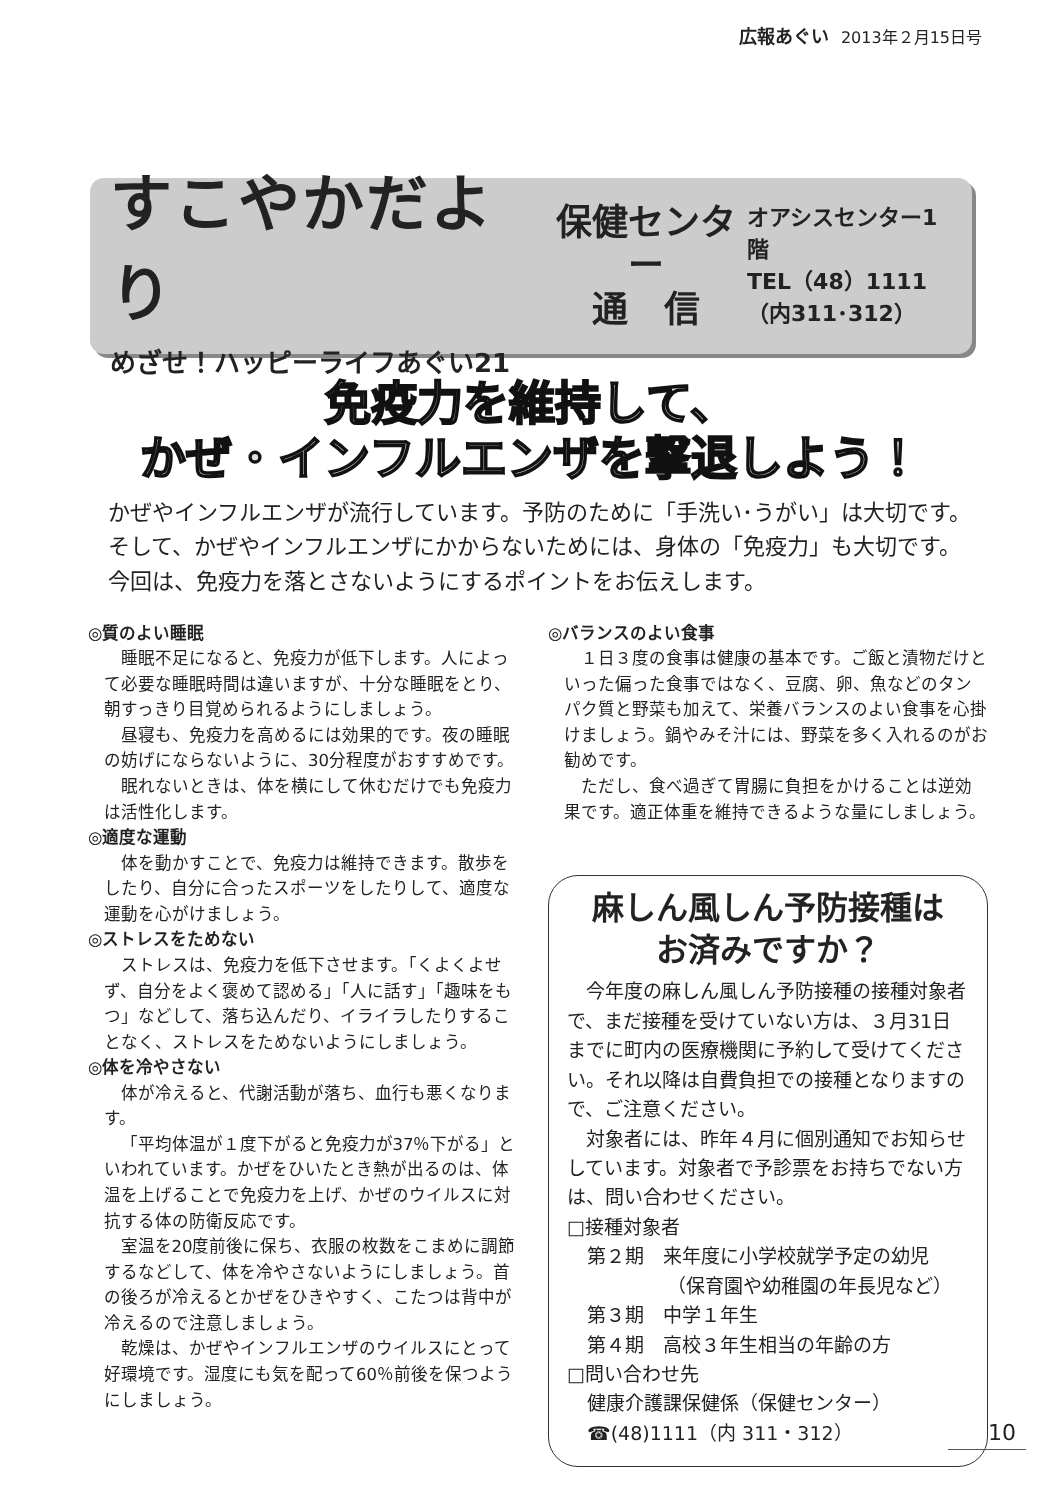広報あぐい 2013年２月15日号
すこやかだより
めざせ！ハッピーライフあぐい21
保健センター
通　信
オアシスセンター1階
TEL（48）1111
（内311･312）
免疫力を維持して、
かぜ・インフルエンザを撃退しよう！
かぜやインフルエンザが流行しています。予防のために「手洗い･うがい」は大切です。
そして、かぜやインフルエンザにかからないためには、身体の「免疫力」も大切です。
今回は、免疫力を落とさないようにするポイントをお伝えします。
◎質のよい睡眠
睡眠不足になると、免疫力が低下します。人によって必要な睡眠時間は違いますが、十分な睡眠をとり、朝すっきり目覚められるようにしましょう。
昼寝も、免疫力を高めるには効果的です。夜の睡眠の妨げにならないように、30分程度がおすすめです。
眠れないときは、体を横にして休むだけでも免疫力は活性化します。
◎適度な運動
体を動かすことで、免疫力は維持できます。散歩をしたり、自分に合ったスポーツをしたりして、適度な運動を心がけましょう。
◎ストレスをためない
ストレスは、免疫力を低下させます。「くよくよせず、自分をよく褒めて認める」「人に話す」「趣味をもつ」などして、落ち込んだり、イライラしたりすることなく、ストレスをためないようにしましょう。
◎体を冷やさない
体が冷えると、代謝活動が落ち、血行も悪くなります。
「平均体温が１度下がると免疫力が37％下がる」といわれています。かぜをひいたとき熱が出るのは、体温を上げることで免疫力を上げ、かぜのウイルスに対抗する体の防衛反応です。
室温を20度前後に保ち、衣服の枚数をこまめに調節するなどして、体を冷やさないようにしましょう。首の後ろが冷えるとかぜをひきやすく、こたつは背中が冷えるので注意しましょう。
乾燥は、かぜやインフルエンザのウイルスにとって好環境です。湿度にも気を配って60％前後を保つようにしましょう。
◎バランスのよい食事
１日３度の食事は健康の基本です。ご飯と漬物だけといった偏った食事ではなく、豆腐、卵、魚などのタンパク質と野菜も加えて、栄養バランスのよい食事を心掛けましょう。鍋やみそ汁には、野菜を多く入れるのがお勧めです。
ただし、食べ過ぎて胃腸に負担をかけることは逆効果です。適正体重を維持できるような量にしましょう。
麻しん風しん予防接種は
お済みですか？
今年度の麻しん風しん予防接種の接種対象者で、まだ接種を受けていない方は、３月31日までに町内の医療機関に予約して受けてください。それ以降は自費負担での接種となりますので、ご注意ください。
対象者には、昨年４月に個別通知でお知らせしています。対象者で予診票をお持ちでない方は、問い合わせください。
□接種対象者
第２期　来年度に小学校就学予定の幼児
（保育園や幼稚園の年長児など）
第３期　中学１年生
第４期　高校３年生相当の年齢の方
□問い合わせ先
健康介護課保健係（保健センター）
☎(48)1111（内 311・312）
10